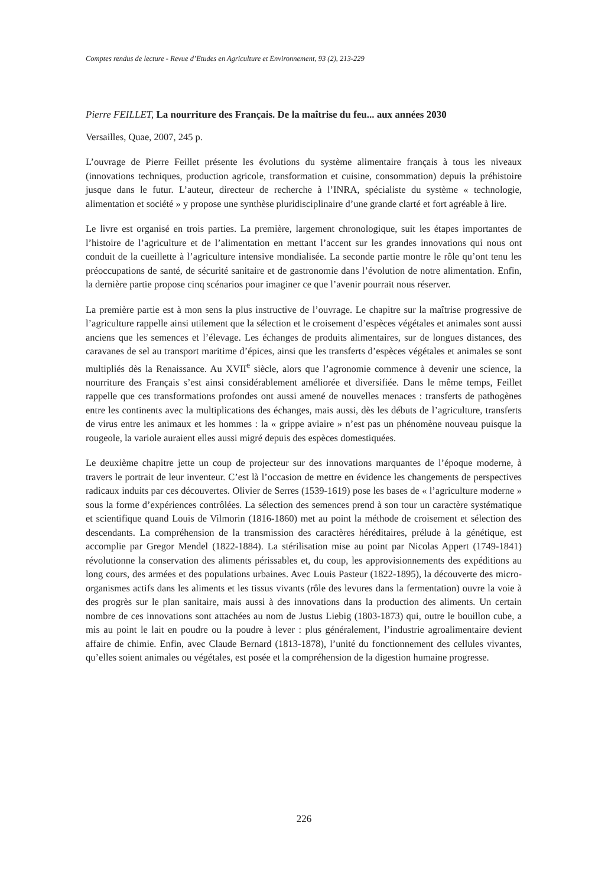Comptes rendus de lecture - Revue d’Etudes en Agriculture et Environnement, 93 (2), 213-229
Pierre FEILLET, La nourriture des Français. De la maîtrise du feu... aux années 2030
Versailles, Quae, 2007, 245 p.
L’ouvrage de Pierre Feillet présente les évolutions du système alimentaire français à tous les niveaux (innovations techniques, production agricole, transformation et cuisine, consommation) depuis la préhistoire jusque dans le futur. L’auteur, directeur de recherche à l’INRA, spécialiste du système « technologie, alimentation et société » y propose une synthèse pluridisciplinaire d’une grande clarté et fort agréable à lire.
Le livre est organisé en trois parties. La première, largement chronologique, suit les étapes importantes de l’histoire de l’agriculture et de l’alimentation en mettant l’accent sur les grandes innovations qui nous ont conduit de la cueillette à l’agriculture intensive mondialisée. La seconde partie montre le rôle qu’ont tenu les préoccupations de santé, de sécurité sanitaire et de gastronomie dans l’évolution de notre alimentation. Enfin, la dernière partie propose cinq scénarios pour imaginer ce que l’avenir pourrait nous réserver.
La première partie est à mon sens la plus instructive de l’ouvrage. Le chapitre sur la maîtrise progressive de l’agriculture rappelle ainsi utilement que la sélection et le croisement d’espèces végétales et animales sont aussi anciens que les semences et l’élevage. Les échanges de produits alimentaires, sur de longues distances, des caravanes de sel au transport maritime d’épices, ainsi que les transferts d’espèces végétales et animales se sont multipliés dès la Renaissance. Au XVII<sup>e</sup> siècle, alors que l’agronomie commence à devenir une science, la nourriture des Français s’est ainsi considérablement améliorée et diversifiée. Dans le même temps, Feillet rappelle que ces transformations profondes ont aussi amené de nouvelles menaces : transferts de pathogènes entre les continents avec la multiplications des échanges, mais aussi, dès les débuts de l’agriculture, transferts de virus entre les animaux et les hommes : la « grippe aviaire » n’est pas un phénomène nouveau puisque la rougeole, la variole auraient elles aussi migré depuis des espèces domestiquées.
Le deuxième chapitre jette un coup de projecteur sur des innovations marquantes de l’époque moderne, à travers le portrait de leur inventeur. C’est là l’occasion de mettre en évidence les changements de perspectives radicaux induits par ces découvertes. Olivier de Serres (1539-1619) pose les bases de « l’agriculture moderne » sous la forme d’expériences contrôlées. La sélection des semences prend à son tour un caractère systématique et scientifique quand Louis de Vilmorin (1816-1860) met au point la méthode de croisement et sélection des descendants. La compréhension de la transmission des caractères héréditaires, prélude à la génétique, est accomplie par Gregor Mendel (1822-1884). La stérilisation mise au point par Nicolas Appert (1749-1841) révolutionne la conservation des aliments périssables et, du coup, les approvisionnements des expéditions au long cours, des armées et des populations urbaines. Avec Louis Pasteur (1822-1895), la découverte des micro-organismes actifs dans les aliments et les tissus vivants (rôle des levures dans la fermentation) ouvre la voie à des progrès sur le plan sanitaire, mais aussi à des innovations dans la production des aliments. Un certain nombre de ces innovations sont attachées au nom de Justus Liebig (1803-1873) qui, outre le bouillon cube, a mis au point le lait en poudre ou la poudre à lever : plus généralement, l’industrie agroalimentaire devient affaire de chimie. Enfin, avec Claude Bernard (1813-1878), l’unité du fonctionnement des cellules vivantes, qu’elles soient animales ou végétales, est posée et la compréhension de la digestion humaine progresse.
226